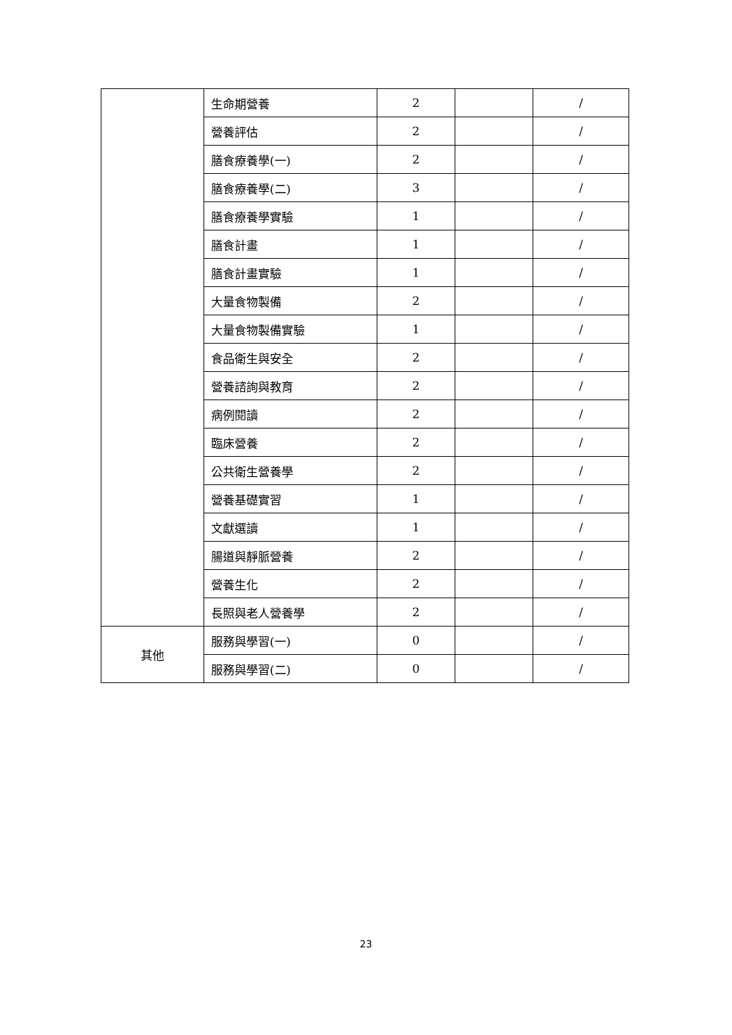| | 生命期營養 | 2 | | / |
| | 營養評估 | 2 | | / |
| | 膳食療養學(一) | 2 | | / |
| | 膳食療養學(二) | 3 | | / |
| | 膳食療養學實驗 | 1 | | / |
| | 膳食計畫 | 1 | | / |
| | 膳食計畫實驗 | 1 | | / |
| | 大量食物製備 | 2 | | / |
| | 大量食物製備實驗 | 1 | | / |
| | 食品衛生與安全 | 2 | | / |
| | 營養諮詢與教育 | 2 | | / |
| | 病例閱讀 | 2 | | / |
| | 臨床營養 | 2 | | / |
| | 公共衛生營養學 | 2 | | / |
| | 營養基礎實習 | 1 | | / |
| | 文獻選讀 | 1 | | / |
| | 腸道與靜脈營養 | 2 | | / |
| | 營養生化 | 2 | | / |
| | 長照與老人營養學 | 2 | | / |
| 其他 | 服務與學習(一) | 0 | | / |
| | 服務與學習(二) | 0 | | / |
23